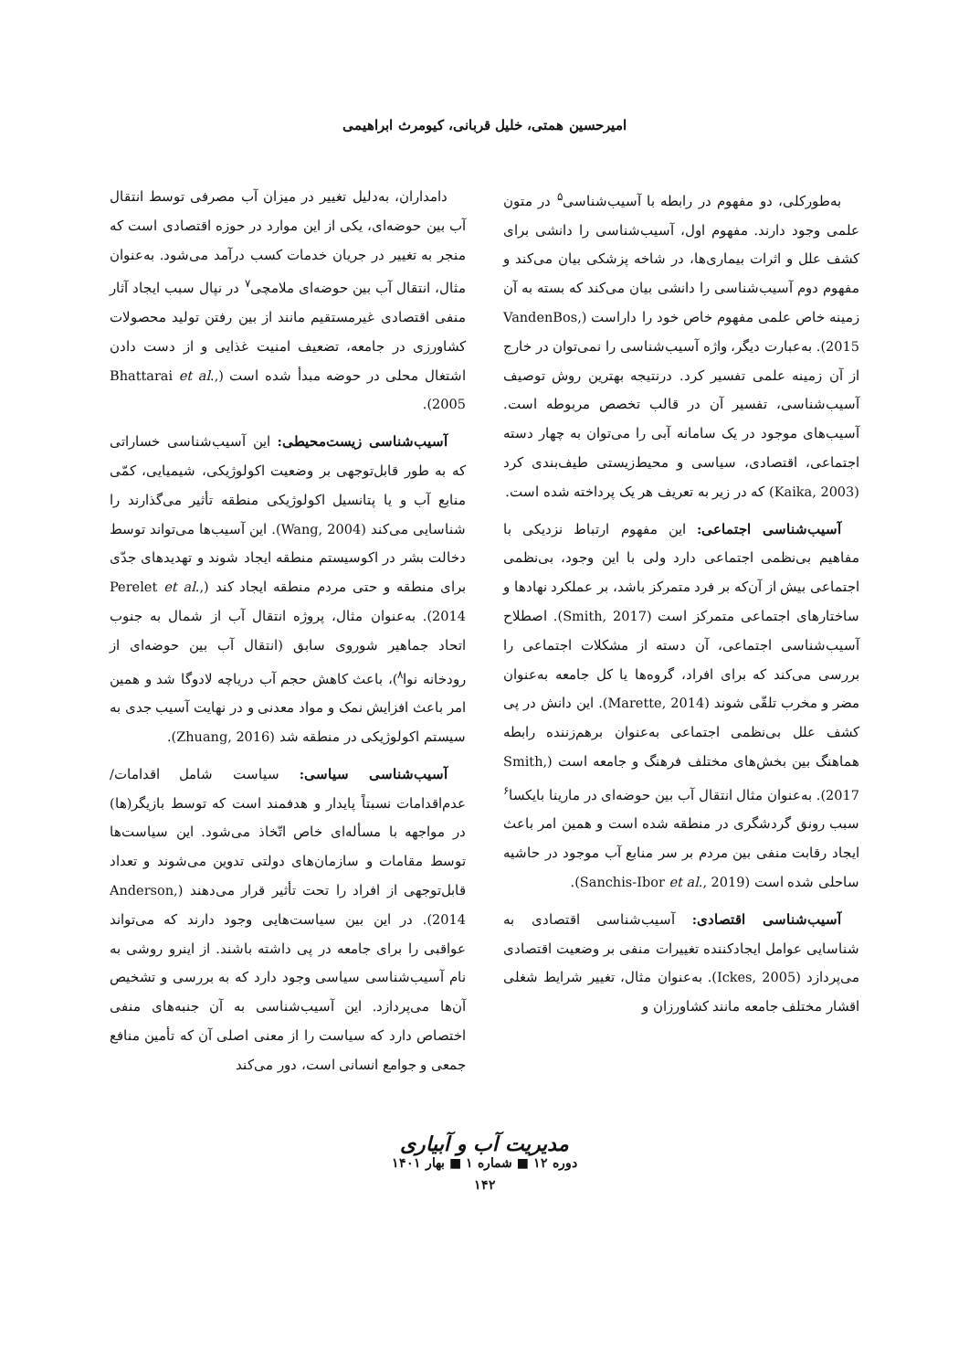امیرحسین همتی، خلیل قربانی، کیومرث ابراهیمی
به‌طورکلی، دو مفهوم در رابطه با آسیب‌شناسی<sup>۵</sup> در متون علمی وجود دارند. مفهوم اول، آسیب‌شناسی را دانشی برای کشف علل و اثرات بیماری‌ها، در شاخه پزشکی بیان می‌کند و مفهوم دوم آسیب‌شناسی را دانشی بیان می‌کند که بسته به آن زمینه خاص علمی مفهوم خاص خود را داراست (VandenBos, 2015). به‌عبارت دیگر، واژه آسیب‌شناسی را نمی‌توان در خارج از آن زمینه علمی تفسیر کرد. درنتیجه بهترین روش توصیف آسیب‌شناسی، تفسیر آن در قالب تخصص مربوطه است. آسیب‌های موجود در یک سامانه آبی را می‌توان به چهار دسته اجتماعی، اقتصادی، سیاسی و محیط‌زیستی طیف‌بندی کرد (Kaika, 2003) که در زیر به تعریف هر یک پرداخته شده است.
آسیب‌شناسی اجتماعی: این مفهوم ارتباط نزدیکی با مفاهیم بی‌نظمی اجتماعی دارد ولی با این وجود، بی‌نظمی اجتماعی بیش از آن‌که بر فرد متمرکز باشد، بر عملکرد نهادها و ساختارهای اجتماعی متمرکز است (Smith, 2017). اصطلاح آسیب‌شناسی اجتماعی، آن دسته از مشکلات اجتماعی را بررسی می‌کند که برای افراد، گروه‌ها یا کل جامعه به‌عنوان مضر و مخرب تلقّی شوند (Marette, 2014). این دانش در پی کشف علل بی‌نظمی اجتماعی به‌عنوان برهم‌زننده رابطه هماهنگ بین بخش‌های مختلف فرهنگ و جامعه است (Smith, 2017). به‌عنوان مثال انتقال آب بین حوضه‌ای در مارینا بایکسا<sup>۶</sup> سبب رونق گردشگری در منطقه شده است و همین امر باعث ایجاد رقابت منفی بین مردم بر سر منابع آب موجود در حاشیه ساحلی شده است (Sanchis-Ibor et al., 2019).
آسیب‌شناسی اقتصادی: آسیب‌شناسی اقتصادی به شناسایی عوامل ایجادکننده تغییرات منفی بر وضعیت اقتصادی می‌پردازد (Ickes, 2005). به‌عنوان مثال، تغییر شرایط شغلی اقشار مختلف جامعه مانند کشاورزان و
دامداران، به‌دلیل تغییر در میزان آب مصرفی توسط انتقال آب بین حوضه‌ای، یکی از این موارد در حوزه اقتصادی است که منجر به تغییر در جریان خدمات کسب درآمد می‌شود. به‌عنوان مثال، انتقال آب بین حوضه‌ای ملامچی<sup>۷</sup> در نپال سبب ایجاد آثار منفی اقتصادی غیرمستقیم مانند از بین رفتن تولید محصولات کشاورزی در جامعه، تضعیف امنیت غذایی و از دست دادن اشتغال محلی در حوضه مبدأ شده است (Bhattarai et al., 2005).
آسیب‌شناسی زیست‌محیطی: این آسیب‌شناسی خساراتی که به طور قابل‌توجهی بر وضعیت اکولوژیکی، شیمیایی، کمّی منابع آب و یا پتانسیل اکولوژیکی منطقه تأثیر می‌گذارند را شناسایی می‌کند (Wang, 2004). این آسیب‌ها می‌تواند توسط دخالت بشر در اکوسیستم منطقه ایجاد شوند و تهدیدهای جدّی برای منطقه و حتی مردم منطقه ایجاد کند (Perelet et al., 2014). به‌عنوان مثال، پروژه انتقال آب از شمال به جنوب اتحاد جماهیر شوروی سابق (انتقال آب بین حوضه‌ای از رودخانه نوا<sup>۸</sup>)، باعث کاهش حجم آب دریاچه لادوگا شد و همین امر باعث افزایش نمک و مواد معدنی و در نهایت آسیب جدی به سیستم اکولوژیکی در منطقه شد (Zhuang, 2016).
آسیب‌شناسی سیاسی: سیاست شامل اقدامات/ عدم‌اقدامات نسبتاً پایدار و هدفمند است که توسط بازیگر(ها) در مواجهه با مسأله‌ای خاص اتّخاذ می‌شود. این سیاست‌ها توسط مقامات و سازمان‌های دولتی تدوین می‌شوند و تعداد قابل‌توجهی از افراد را تحت تأثیر قرار می‌دهند (Anderson, 2014). در این بین سیاست‌هایی وجود دارند که می‌تواند عواقبی را برای جامعه در پی داشته باشند. از اینرو روشی به نام آسیب‌شناسی سیاسی وجود دارد که به بررسی و تشخیص آن‌ها می‌پردازد. این آسیب‌شناسی به آن جنبه‌های منفی اختصاص دارد که سیاست را از معنی اصلی آن که تأمین منافع جمعی و جوامع انسانی است، دور می‌کند
مدیریت آب و آبیاری
دوره ۱۲ ■ شماره ۱ ■ بهار ۱۴۰۱
۱۴۲